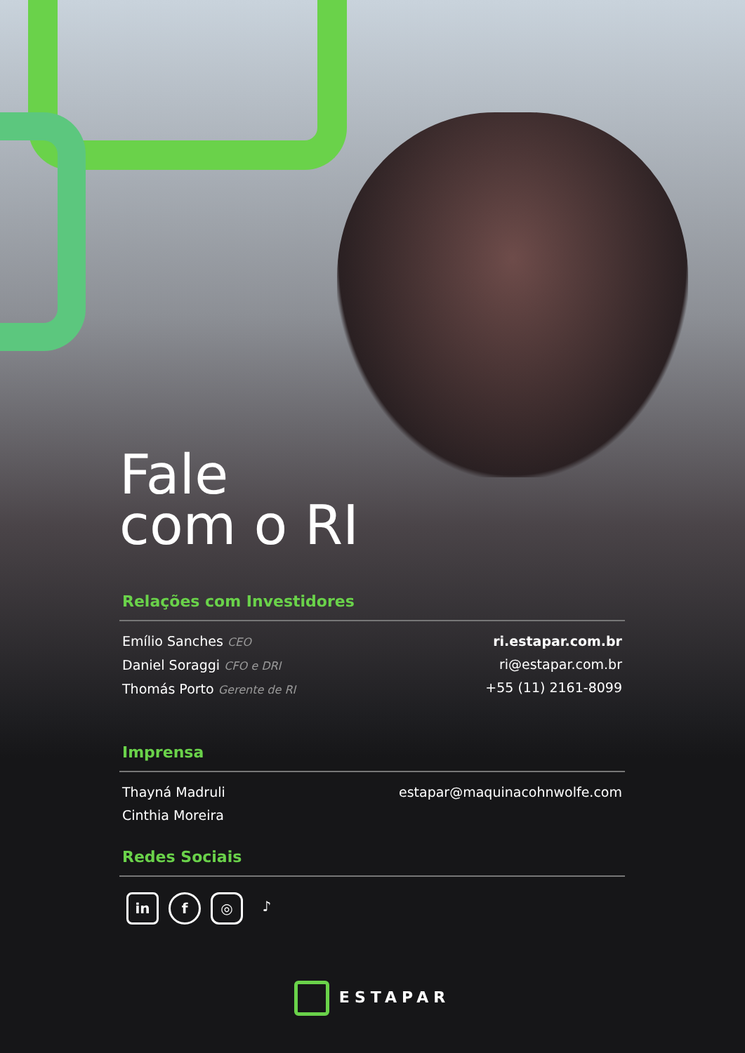Fale
com o RI
Relações com Investidores
Emílio Sanches CEO
Daniel Soraggi CFO e DRI
Thomás Porto Gerente de RI
ri.estapar.com.br
ri@estapar.com.br
+55 (11) 2161-8099
Imprensa
Thayná Madruli
Cinthia Moreira
estapar@maquinacohnwolfe.com
Redes Sociais
in f ◎ ♪
ESTAPAR